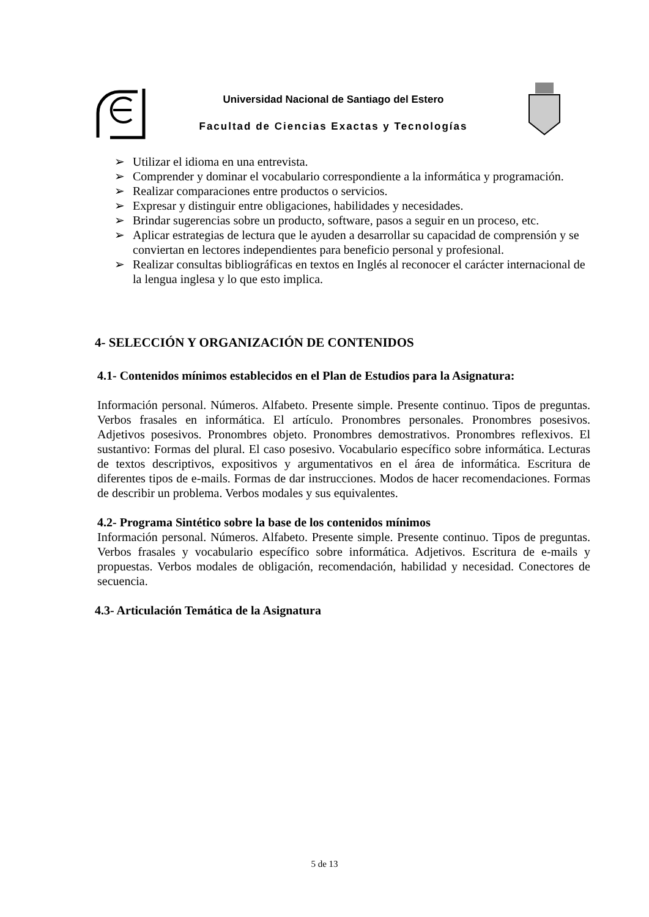Universidad Nacional de Santiago del Estero
Facultad de Ciencias Exactas y Tecnologías
➢ Utilizar el idioma en una entrevista.
➢ Comprender y dominar el vocabulario correspondiente a la informática y programación.
➢ Realizar comparaciones entre productos o servicios.
➢ Expresar y distinguir entre obligaciones, habilidades y necesidades.
➢ Brindar sugerencias sobre un producto, software, pasos a seguir en un proceso, etc.
➢ Aplicar estrategias de lectura que le ayuden a desarrollar su capacidad de comprensión y se conviertan en lectores independientes para beneficio personal y profesional.
➢ Realizar consultas bibliográficas en textos en Inglés al reconocer el carácter internacional de la lengua inglesa y lo que esto implica.
4- SELECCIÓN Y ORGANIZACIÓN DE CONTENIDOS
4.1- Contenidos mínimos establecidos en el Plan de Estudios para la Asignatura:
Información personal. Números. Alfabeto. Presente simple. Presente continuo. Tipos de preguntas. Verbos frasales en informática. El artículo. Pronombres personales. Pronombres posesivos. Adjetivos posesivos. Pronombres objeto. Pronombres demostrativos. Pronombres reflexivos. El sustantivo: Formas del plural. El caso posesivo. Vocabulario específico sobre informática. Lecturas de textos descriptivos, expositivos y argumentativos en el área de informática. Escritura de diferentes tipos de e-mails. Formas de dar instrucciones. Modos de hacer recomendaciones. Formas de describir un problema. Verbos modales y sus equivalentes.
4.2- Programa Sintético sobre la base de los contenidos mínimos
Información personal. Números. Alfabeto. Presente simple. Presente continuo. Tipos de preguntas. Verbos frasales y vocabulario específico sobre informática. Adjetivos. Escritura de e-mails y propuestas. Verbos modales de obligación, recomendación, habilidad y necesidad. Conectores de secuencia.
4.3- Articulación Temática de la Asignatura
5 de 13